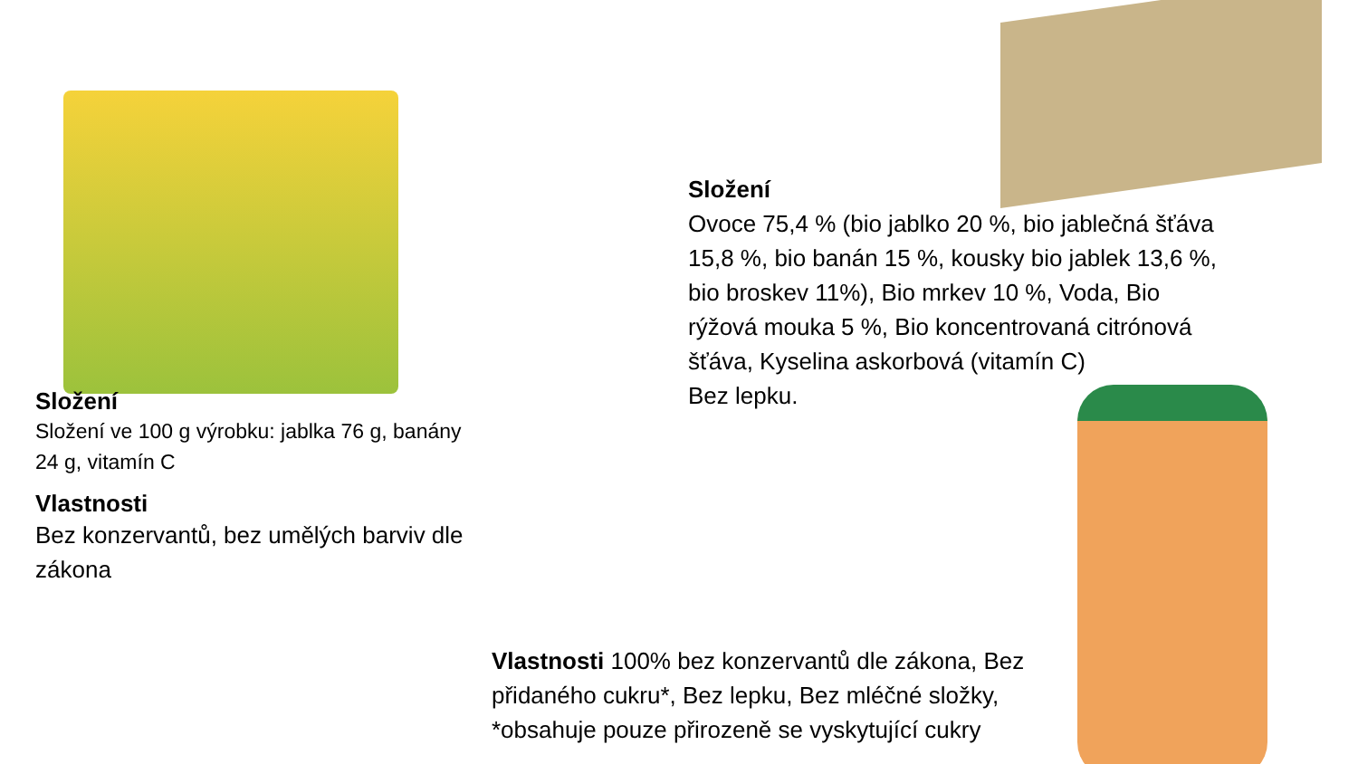Složení
Složení ve 100 g výrobku: jablka 76 g, banány 24 g, vitamín C
Vlastnosti
Bez konzervantů, bez umělých barviv dle zákona
Složení
Ovoce 75,4 % (bio jablko 20 %, bio jablečná šťáva 15,8 %, bio banán 15 %, kousky bio jablek 13,6 %, bio broskev 11%), Bio mrkev 10 %, Voda, Bio rýžová mouka 5 %, Bio koncentrovaná citrónová šťáva, Kyselina askorbová (vitamín C)
Bez lepku.
Vlastnosti 100% bez konzervantů dle zákona, Bez přidaného cukru*, Bez lepku, Bez mléčné složky, *obsahuje pouze přirozeně se vyskytující cukry